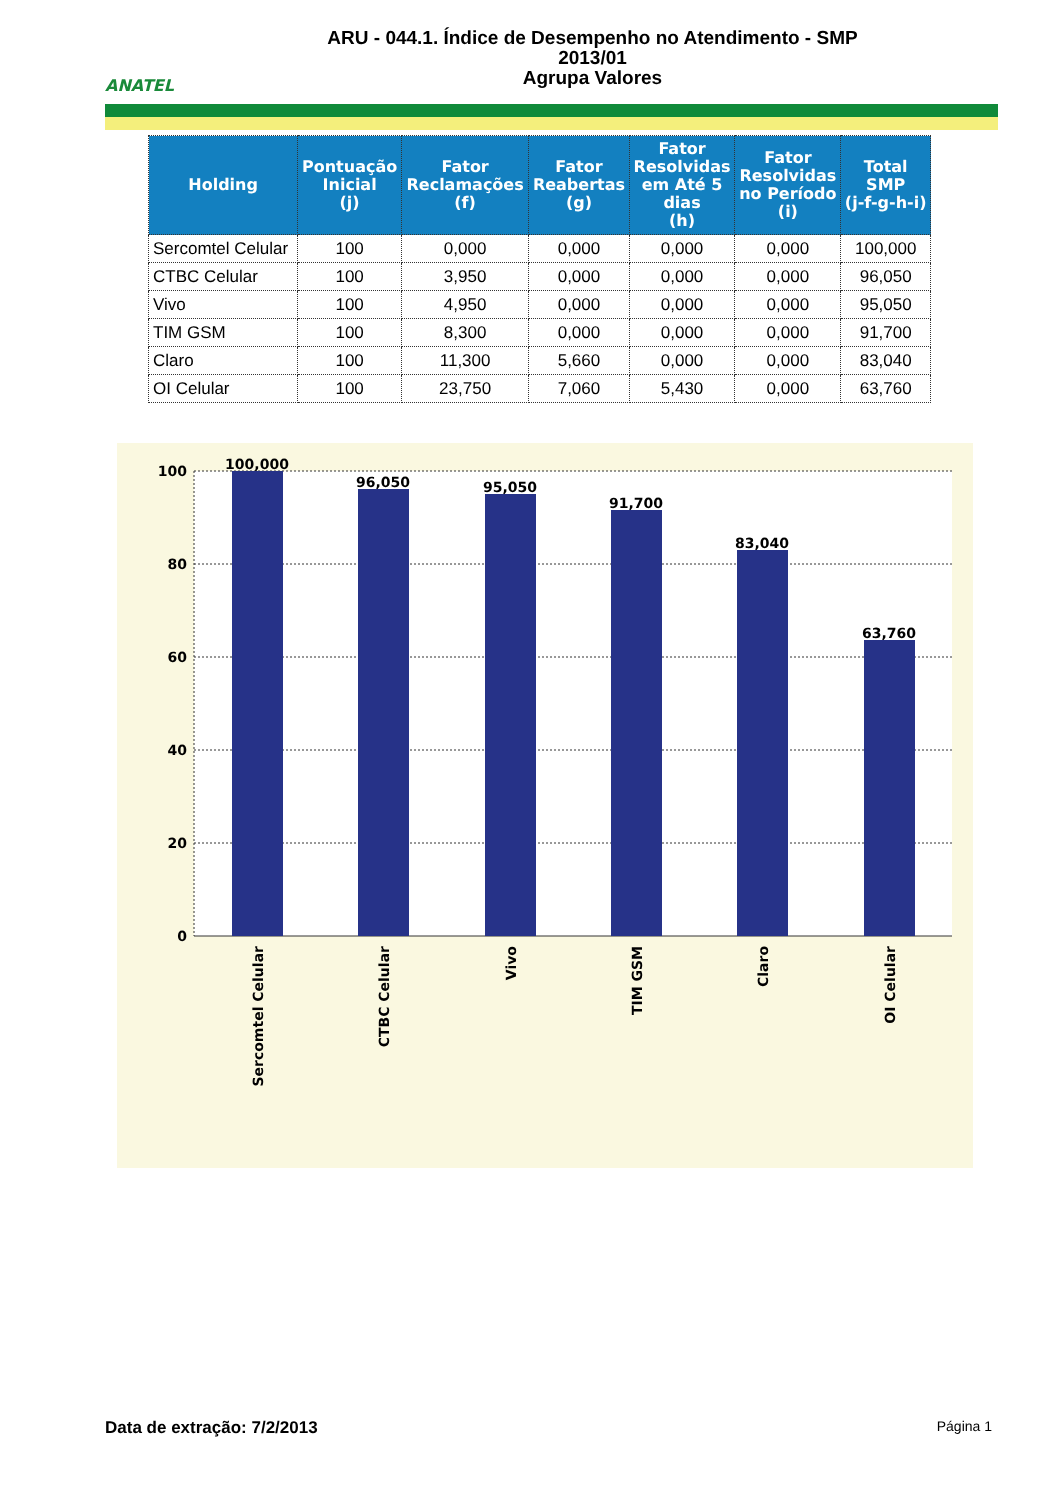ANATEL
ARU - 044.1. Índice de Desempenho no Atendimento - SMP
2013/01
Agrupa Valores
| Holding | Pontuação Inicial (j) | Fator Reclamações (f) | Fator Reabertas (g) | Fator Resolvidas em Até 5 dias (h) | Fator Resolvidas no Período (i) | Total SMP (j-f-g-h-i) |
| --- | --- | --- | --- | --- | --- | --- |
| Sercomtel Celular | 100 | 0,000 | 0,000 | 0,000 | 0,000 | 100,000 |
| CTBC Celular | 100 | 3,950 | 0,000 | 0,000 | 0,000 | 96,050 |
| Vivo | 100 | 4,950 | 0,000 | 0,000 | 0,000 | 95,050 |
| TIM GSM | 100 | 8,300 | 0,000 | 0,000 | 0,000 | 91,700 |
| Claro | 100 | 11,300 | 5,660 | 0,000 | 0,000 | 83,040 |
| OI Celular | 100 | 23,750 | 7,060 | 5,430 | 0,000 | 63,760 |
100
80
60
40
20
0
100,000
96,050
95,050
91,700
83,040
63,760
Sercomtel Celular
CTBC Celular
Vivo
TIM GSM
Claro
OI Celular
Data de extração: 7/2/2013
Página 1